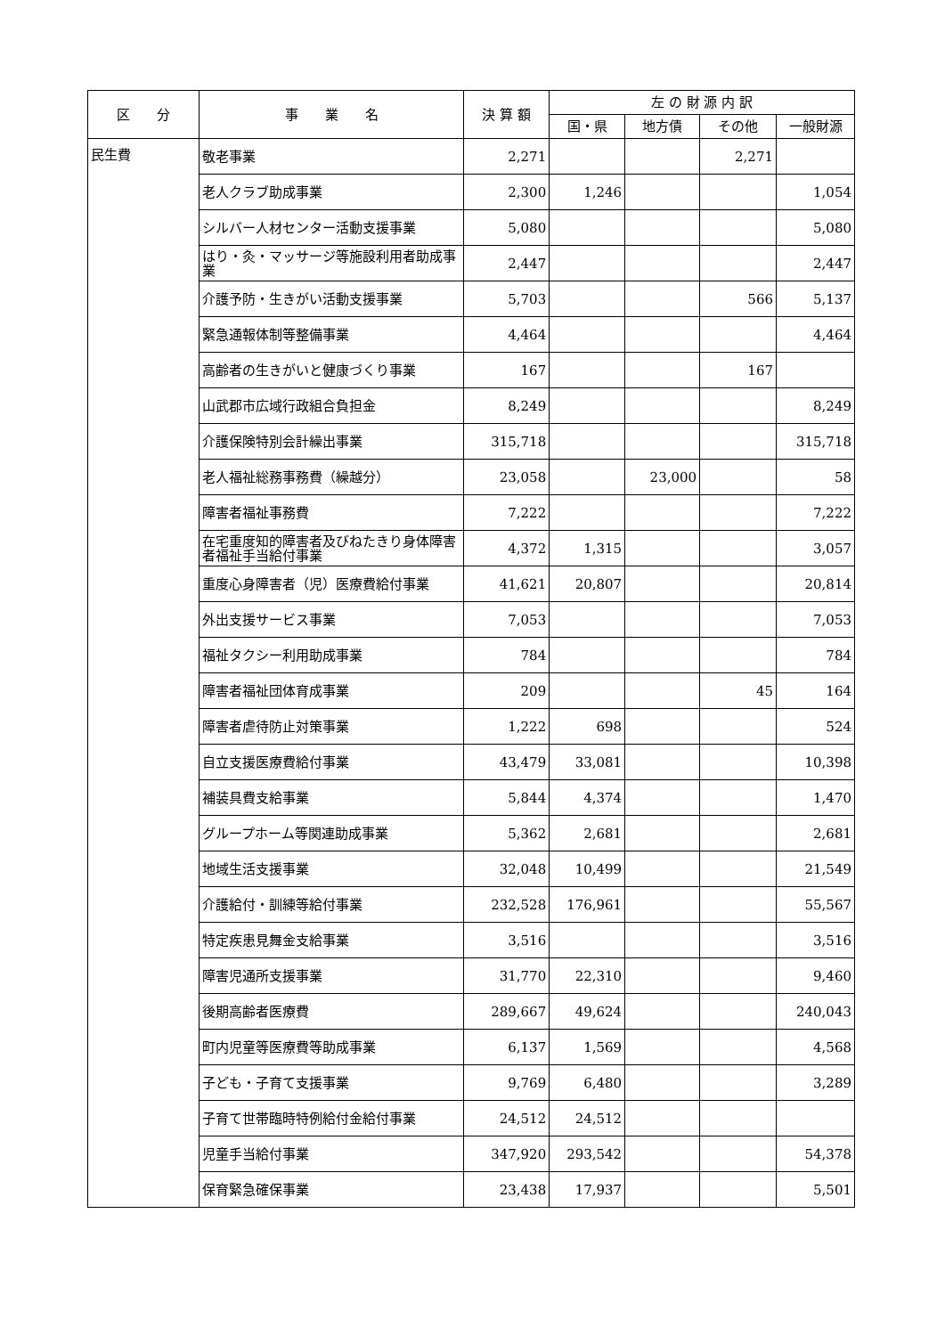| 区 分 | 事 業 名 | 決 算 額 | 左 の 財 源 内 訳 | | | |
| --- | --- | --- | --- | --- | --- | --- |
| | | | 国・県 | 地方債 | その他 | 一般財源 |
| 民生費 | 敬老事業 | 2,271 | | | 2,271 | |
| | 老人クラブ助成事業 | 2,300 | 1,246 | | | 1,054 |
| | シルバー人材センター活動支援事業 | 5,080 | | | | 5,080 |
| | はり・灸・マッサージ等施設利用者助成事業 | 2,447 | | | | 2,447 |
| | 介護予防・生きがい活動支援事業 | 5,703 | | | 566 | 5,137 |
| | 緊急通報体制等整備事業 | 4,464 | | | | 4,464 |
| | 高齢者の生きがいと健康づくり事業 | 167 | | | 167 | |
| | 山武郡市広域行政組合負担金 | 8,249 | | | | 8,249 |
| | 介護保険特別会計繰出事業 | 315,718 | | | | 315,718 |
| | 老人福祉総務事務費（繰越分） | 23,058 | | 23,000 | | 58 |
| | 障害者福祉事務費 | 7,222 | | | | 7,222 |
| | 在宅重度知的障害者及びねたきり身体障害者福祉手当給付事業 | 4,372 | 1,315 | | | 3,057 |
| | 重度心身障害者（児）医療費給付事業 | 41,621 | 20,807 | | | 20,814 |
| | 外出支援サービス事業 | 7,053 | | | | 7,053 |
| | 福祉タクシー利用助成事業 | 784 | | | | 784 |
| | 障害者福祉団体育成事業 | 209 | | | 45 | 164 |
| | 障害者虐待防止対策事業 | 1,222 | 698 | | | 524 |
| | 自立支援医療費給付事業 | 43,479 | 33,081 | | | 10,398 |
| | 補装具費支給事業 | 5,844 | 4,374 | | | 1,470 |
| | グループホーム等関連助成事業 | 5,362 | 2,681 | | | 2,681 |
| | 地域生活支援事業 | 32,048 | 10,499 | | | 21,549 |
| | 介護給付・訓練等給付事業 | 232,528 | 176,961 | | | 55,567 |
| | 特定疾患見舞金支給事業 | 3,516 | | | | 3,516 |
| | 障害児通所支援事業 | 31,770 | 22,310 | | | 9,460 |
| | 後期高齢者医療費 | 289,667 | 49,624 | | | 240,043 |
| | 町内児童等医療費等助成事業 | 6,137 | 1,569 | | | 4,568 |
| | 子ども・子育て支援事業 | 9,769 | 6,480 | | | 3,289 |
| | 子育て世帯臨時特例給付金給付事業 | 24,512 | 24,512 | | | |
| | 児童手当給付事業 | 347,920 | 293,542 | | | 54,378 |
| | 保育緊急確保事業 | 23,438 | 17,937 | | | 5,501 |